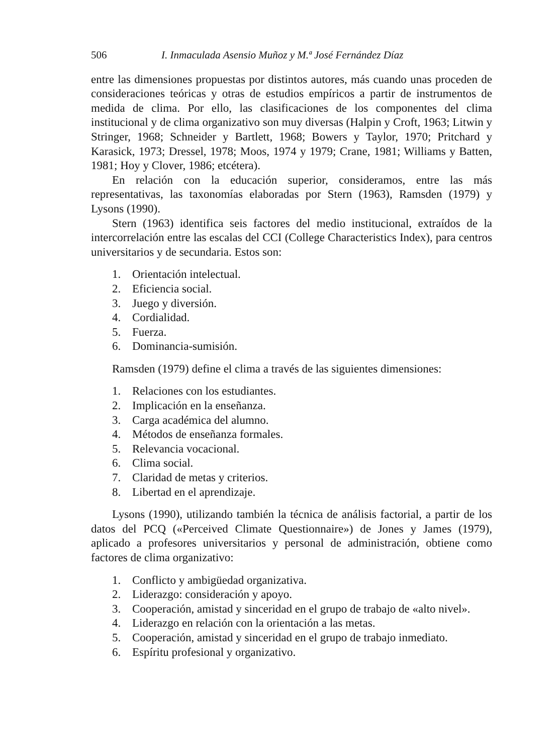506 I. Inmaculada Asensio Muñoz y M.ª José Fernández Díaz
entre las dimensiones propuestas por distintos autores, más cuando unas proceden de consideraciones teóricas y otras de estudios empíricos a partir de instrumentos de medida de clima. Por ello, las clasificaciones de los componentes del clima institucional y de clima organizativo son muy diversas (Halpin y Croft, 1963; Litwin y Stringer, 1968; Schneider y Bartlett, 1968; Bowers y Taylor, 1970; Pritchard y Karasick, 1973; Dressel, 1978; Moos, 1974 y 1979; Crane, 1981; Williams y Batten, 1981; Hoy y Clover, 1986; etcétera).
En relación con la educación superior, consideramos, entre las más representativas, las taxonomías elaboradas por Stern (1963), Ramsden (1979) y Lysons (1990).
Stern (1963) identifica seis factores del medio institucional, extraídos de la intercorrelación entre las escalas del CCI (College Characteristics Index), para centros universitarios y de secundaria. Estos son:
1. Orientación intelectual.
2. Eficiencia social.
3. Juego y diversión.
4. Cordialidad.
5. Fuerza.
6. Dominancia-sumisión.
Ramsden (1979) define el clima a través de las siguientes dimensiones:
1. Relaciones con los estudiantes.
2. Implicación en la enseñanza.
3. Carga académica del alumno.
4. Métodos de enseñanza formales.
5. Relevancia vocacional.
6. Clima social.
7. Claridad de metas y criterios.
8. Libertad en el aprendizaje.
Lysons (1990), utilizando también la técnica de análisis factorial, a partir de los datos del PCQ («Perceived Climate Questionnaire») de Jones y James (1979), aplicado a profesores universitarios y personal de administración, obtiene como factores de clima organizativo:
1. Conflicto y ambigüedad organizativa.
2. Liderazgo: consideración y apoyo.
3. Cooperación, amistad y sinceridad en el grupo de trabajo de «alto nivel».
4. Liderazgo en relación con la orientación a las metas.
5. Cooperación, amistad y sinceridad en el grupo de trabajo inmediato.
6. Espíritu profesional y organizativo.